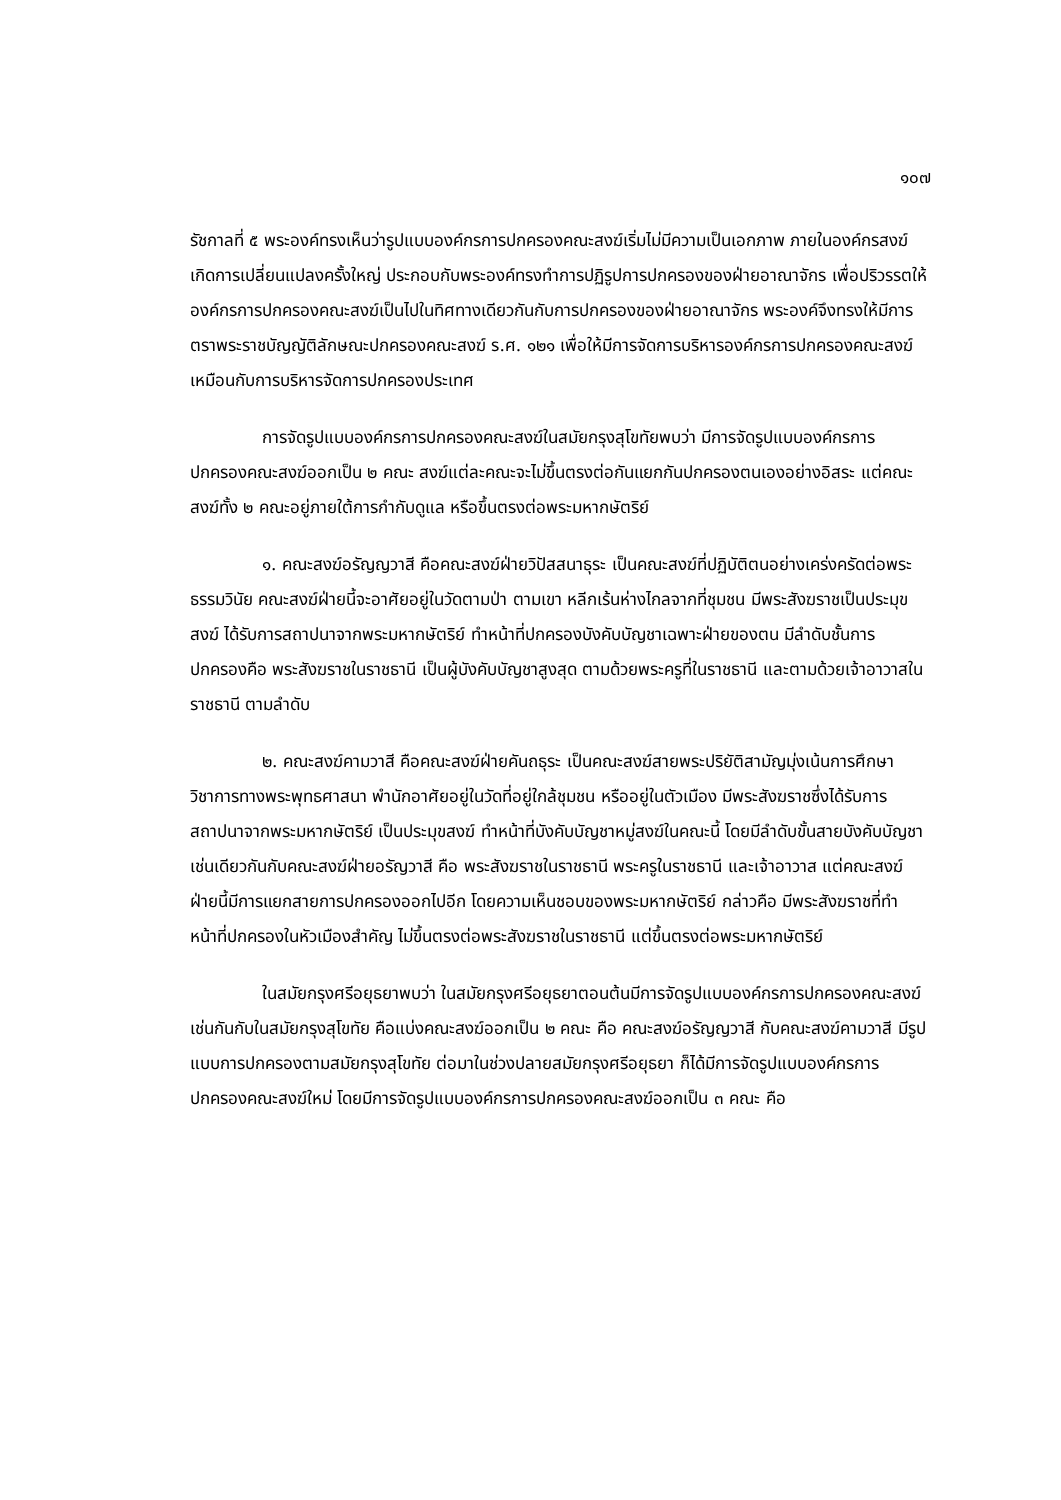๑๐๗
รัชกาลที่ ๕ พระองค์ทรงเห็นว่ารูปแบบองค์กรการปกครองคณะสงฆ์เริ่มไม่มีความเป็นเอกภาพ ภายในองค์กรสงฆ์เกิดการเปลี่ยนแปลงครั้งใหญ่ ประกอบกับพระองค์ทรงทำการปฏิรูปการปกครองของฝ่ายอาณาจักร เพื่อปริวรรตให้องค์กรการปกครองคณะสงฆ์เป็นไปในทิศทางเดียวกันกับการปกครองของฝ่ายอาณาจักร พระองค์จึงทรงให้มีการตราพระราชบัญญัติลักษณะปกครองคณะสงฆ์ ร.ศ. ๑๒๑ เพื่อให้มีการจัดการบริหารองค์กรการปกครองคณะสงฆ์เหมือนกับการบริหารจัดการปกครองประเทศ
การจัดรูปแบบองค์กรการปกครองคณะสงฆ์ในสมัยกรุงสุโขทัยพบว่า มีการจัดรูปแบบองค์กรการปกครองคณะสงฆ์ออกเป็น ๒ คณะ สงฆ์แต่ละคณะจะไม่ขึ้นตรงต่อกันแยกกันปกครองตนเองอย่างอิสระ แต่คณะสงฆ์ทั้ง ๒ คณะอยู่ภายใต้การกำกับดูแล หรือขึ้นตรงต่อพระมหากษัตริย์
๑. คณะสงฆ์อรัญญวาสี คือคณะสงฆ์ฝ่ายวิปัสสนาธุระ เป็นคณะสงฆ์ที่ปฏิบัติตนอย่างเคร่งครัดต่อพระธรรมวินัย คณะสงฆ์ฝ่ายนี้จะอาศัยอยู่ในวัดตามป่า ตามเขา หลีกเร้นห่างไกลจากที่ชุมชน มีพระสังฆราชเป็นประมุขสงฆ์ ได้รับการสถาปนาจากพระมหากษัตริย์ ทำหน้าที่ปกครองบังคับบัญชาเฉพาะฝ่ายของตน มีลำดับชั้นการปกครองคือ พระสังฆราชในราชธานี เป็นผู้บังคับบัญชาสูงสุด ตามด้วยพระครูที่ในราชธานี และตามด้วยเจ้าอาวาสในราชธานี ตามลำดับ
๒. คณะสงฆ์คามวาสี คือคณะสงฆ์ฝ่ายคันถธุระ เป็นคณะสงฆ์สายพระปริยัติสามัญมุ่งเน้นการศึกษาวิชาการทางพระพุทธศาสนา พำนักอาศัยอยู่ในวัดที่อยู่ใกล้ชุมชน หรืออยู่ในตัวเมือง มีพระสังฆราชซึ่งได้รับการสถาปนาจากพระมหากษัตริย์ เป็นประมุขสงฆ์ ทำหน้าที่บังคับบัญชาหมู่สงฆ์ในคณะนี้ โดยมีลำดับขั้นสายบังคับบัญชาเช่นเดียวกันกับคณะสงฆ์ฝ่ายอรัญวาสี คือ พระสังฆราชในราชธานี พระครูในราชธานี และเจ้าอาวาส แต่คณะสงฆ์ฝ่ายนี้มีการแยกสายการปกครองออกไปอีก โดยความเห็นชอบของพระมหากษัตริย์ กล่าวคือ มีพระสังฆราชที่ทำหน้าที่ปกครองในหัวเมืองสำคัญ ไม่ขึ้นตรงต่อพระสังฆราชในราชธานี แต่ขึ้นตรงต่อพระมหากษัตริย์
ในสมัยกรุงศรีอยุธยาพบว่า ในสมัยกรุงศรีอยุธยาตอนต้นมีการจัดรูปแบบองค์กรการปกครองคณะสงฆ์เช่นกันกับในสมัยกรุงสุโขทัย คือแบ่งคณะสงฆ์ออกเป็น ๒ คณะ คือ คณะสงฆ์อรัญญวาสี กับคณะสงฆ์คามวาสี มีรูปแบบการปกครองตามสมัยกรุงสุโขทัย ต่อมาในช่วงปลายสมัยกรุงศรีอยุธยา ก็ได้มีการจัดรูปแบบองค์กรการปกครองคณะสงฆ์ใหม่ โดยมีการจัดรูปแบบองค์กรการปกครองคณะสงฆ์ออกเป็น ๓ คณะ คือ